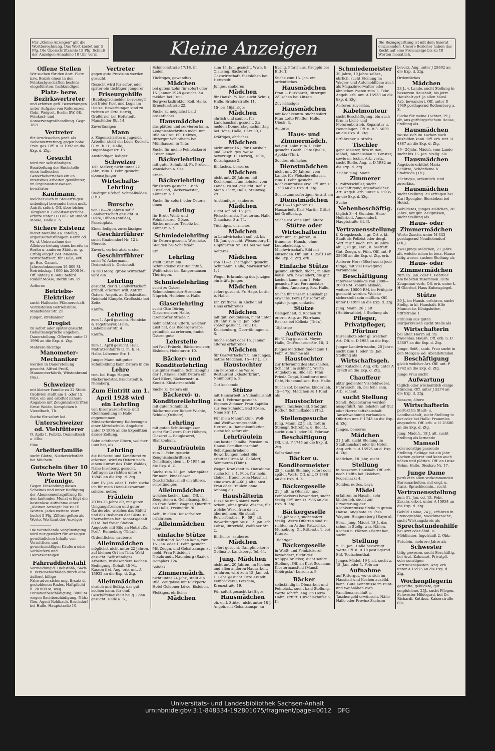Für „Kleine Anzeigen" gilt die Wortberechnung. Das Wort kostet nur 5 Pfg. Die Überschriftszeile 15 Pfg. Schluß der Anzeigen-Annahme 10 Uhr vorm.
Kleine Anzeigen
Die Bezugsquittung ist mit dem Inserat einzusenden. Unsere Bezieher haben das Recht auf eine Freianzeige bis zu 10 Worten monatlich.
Offene Stellen
Wir suchen für den dort. Platz bzw. Bezirk einen in den Feinkostgeschäften bestens eingeführten, fachkundigen
Platz- bezw. Bezirksvertreter
und erbitten gefl. Bewerbungen unter Aufgabe von Referenzen. Gebr. Weigert, Berlin SW. 68, Feinkost- und Konservengroßhandlung. Gegr. 1871.
Vertreter
für Drucksachen (evtl. als Nebenvertretung) gegen hohe Prov. ges. Off. u. D 1992 an die Exp. d. Ztg.
Gesucht
wird zur selbständigen Bearbeitung der Buchstelle eines halleschen Gewerbebetriebes ein an intensives Arbeiten gewöhnter, im Organisationswesen bewährter
Kaufmann,
welcher auch in Steuerfragen unbedingt bewandert sein muß. Antritt sofort. Off. über bisher. Tätigkeit u. Gehaltsansprüche erbitte unter H D 867 an Rudolf Mosse, Halle a. S.
Sichere Existenz
bietet Metallw.-Fa. intellig., organisationsfähigem Herrn od. Fa. d. Uebernahme der Alleinvertretung eines bereits in Berlin u. anderen Städt. m. g. Erfolg eingef. pat. Massen-Wirtschaftsart. für Halle, evtl. gr. Bez. Garant. Jahreseinkommen 15 000 M. Betriebskap. 1000 bis 2000 M. Off. unter J B 3485 beförd. Rudolf Mosse, Berlin SW. 19.
Aelteren
Betriebs-Elektriker
sucht Hallesche Pfännerschaft. Vorzustellen Betriebsbüro, Mansfelder Str. 21
Junger, strebsamer
Drogist
zu sofort oder später gesucht. Gehaltsansprüche angeben. Dauerstellung. Offerten unter D 1996 an die Exp. d. Ztg.
Mehrere tüchtige
Manometer-Mechaniker
werden in Dauerstellung gesucht. Alfred Preiß, Manometerfabrik, Wüstenbrand (Sa.).
Schweizer
mit kleiner Familie zu 32 Stück Großvieh stellt am 1. oder 15. Febr. ein und erbittet nähere Angaben mit Zeugnisabschriften Ernst Weide, Kerspleben b. Vieselbach, Th.
Suche für sofort led.
Unterschweizer od. Viehfütterer
O. Apitz I, Polbitz, Dommitzsch a. Elbe.
Eine
Arbeiterfamilie
sucht Glotze, Niedereichstädt bei Mücheln.
Gutschein über 10 Worte Wert 50 Pfennige.
Gegen Einsendung dieses Scheines und unter Beifügung der Abonnementsquittung für den laufenden Monat erfolgt die kostenlose Aufnahme einer „Kleinen Anzeige" bis zu 10 Worten. Jedes weitere Wort kostet 5 Pfg. Ziffern gelten als Worte. Wortlaut der Anzeige: ____________
Die vorstehende Vergünstigung wird nur gewährt für Anzeigen gewöhnlichen Inhalts von Vermittlern und gewerbsmäßigen Käufern oder Verkäufern und Heiratsanzeigen.
Fahrraddiebstahl
Vermeidung d. Diebstahl-, Sach- u. Personenschäden durch eine äußerst billige Fahrradversicherung. Ersatz d. gestohlenen Rades, Haftpflicht b. 20 000 M, weg. Personenbeschädigung, 3000 M wegen Sachbeschädigung. Näh.: Gen.-Agent Kohlbach, Bruckdorf bei Halle, Hauptstraße 10.
Vertreter
gegen gute Provision werden gesucht.
Gesucht wird für sofort oder später ein tüchtiger, jüngerer
Friseurgehilfe
(Bubikopfschneider bevorzugt), bei freier Kost und Logis im Hause. Bewerbungen sind zu richten an Otto Hartig, Großörner bei Hettstedt, Mansfelder Str. 14.
Zuverlässigen
Mann
z. Sägenschärfen u. jugendl. Arbeiter stellt ein Louis Kuckelt, G. m. b. H., Halle, Bugenhagenstr. 13.
Anständiger, lediger
Schweizer
Toll. Melker, nicht unter 22 Jahr., zum 1. Febr. gesucht; ebenso junger
Wirtschafts-Lehrling
Stadtgut Röthof, Schmalkalden (Th.).
Bursche
von 18—20 Jahren sof. f. Landwirtschaft gesucht. R. Holte, Düben (Mulde), Paradeplatz.
Einen ledigen, zuverlässigen
Geschirrführer
sucht Knabendorf Nr. 12 b. Merseb.
Zuverl., verheiratet. ersten
Geschirrführer
sucht W. Ackermann, Dederstedt b. Gerbstedt.
In 180 Morg. große Wirtschaft wird ein
Lehrling
gesucht, der d. Landwirtschaft gründl. erlernen will. Antritt Ostern. Angeb. an Gutsbesitzer Reinhold Kämpfe, Großosida bei Zeitz.
Kaufm.
Lehrling
zum 1. April gesucht. Heinicke & Tegetmeyer, Halle, Liebenauer Str. 4.
Kaufm.
Lehrling
zum 1. April gesucht. Hall. Matratzenfabrik G. m. b. H., Halle, Lützener Str. 1.
Junger Mann mit guter Schulbildung kann Ostern in die
Lehre
tret. bei Hugo Hagen, Bäckermeister, Brachstedt b. Niemberg.
Zum Eintritt am 1. April 1928 wird ein Lehrling
von Eisenwaren-Groß- und Kleinhandlung in Halle angenommen. Mindestforderung Reifezeugnis einer Mittelschule. Angebote unter D 1995 an die Expedition dieser Zeitung.
Sohn achtbarer Eltern, welcher Lust hat, als
Lehrling
die Bäckerei und Konditorei zu erlernen, wird zu Ostern nach einem Kurort des Thür. Waldes, Nähe Inselberg, gesucht. Anfragen zu richten unter A 15945 an die Exp. d. Ztg.
Zum 15. Jan. oder 1. Febr. suche ich für mein Hotel-Restaurant solides, nettes
Fräulein
20 bis 25 Jahre alt, mit guten Umgangsformen und guter Garderobe, welches das Büfett und das Bedienen der Gäste zu übernehmen hat. Monatsgehalt 80 M. bei freier Station. Angebote mit Bild an Hotel „Zur Post", Ronneburg (Thür.).
Ordentliches, sauberes
Alleinmädchen
möglichst nicht unter 22 Jahren, auf kleinen Ort im Thür. Wald gesucht. Selbständiges Arbeiten, insbesondere Kochen Bedingung. Gehalt 45 M., Kassen frei. Ang. erb. unt. A 15932 an die Exp. d. Ztg.
Alleinmädchen
ehrlich und fleißig, das gut kochen kann, für einf. Geschäftshaushalt bei g. Lohn gesucht. Halle a. S., Schmeerstraße 17/18, im Laden.
Tüchtiges, gewandtes
Mädchen
bei gutem Lohn für sofort oder 15. Januar 1928 gesucht. Zu melden bei Frau Bergwerksdirektor Keil, Halle, Ernestusstraße 22.
Suche zu möglichst bald ordentliches
Hausmädchen
das plätten und servieren kann. Zeugnisabschriften mögl. mit Bild an Frau Elli Helwes, Rittergut Schlotheim bei Mühlhausen in Thür.
Suche für meine Feinbäckerei Ostern einen
Bäckerlehrling
mit guter Schulbild. Fr. Pretsch, Wansleben a. See.
Einen
Bäckerlehrling
für Ostern gesucht. Erich Osterland, Bäckermeister, Könnern a. S.
Suche für sofort, oder Ostern einen
Lehrling
für Brot-, Weiß- und Feinbäckerei. Götze, Bäckermeister, Trebitz bei Könnern a. S.
Schmiedelehrling
für Ostern gesucht. Wernicke, Steuden bei Schafstädt.
Ein
Lehrling
stellt Ostern ein Schmiedemeister Rauchfuß, Wolferstedt bei Sangerhausen Thüringen.
Schmiedelehrling
sucht zu Ostern Schmiedemeister Hermann Nüprich, Holleben b. Halle.
Glaserlehrling
sucht Otto Döring, Glasermeister, Halle, Osendorfer Straße 7.
Sohn achtbar. Eltern, welcher Lust hat, das Bädergewerbe gründlich zu erlernen, findet Ostern gute
Lehrstelle
bei Paul Fränzki, Bäckermeister, Eisleben, Hohetorstr. 10.
Bäcker- und Konditorlehrling
aus guter Familie, Schulzeugnis der 1. Klasse, stellt Ostern ein Karl Eilert, Bäckermstr. u. Kondit. Klostermansfeld.
Suche zu Ostern ein.
Bäckerei- u. Konditoreilehrling
mit guter Schulbild. Bäckermeister Robert Wiehle, Schielo (Ostharz).
Lehrling
mit guten Schulzeugnissen sucht für Ostern Curt Höhgen, Glaserei — Bauglaserei, Blankenhain.
Bureaufräulein
zum 1. Febr. gesucht. Zeugnisabschriften u. Gehaltsangaben u. D 1994 an die Exp. d. Z.
Suche zum 15. Jan. oder später für mein. kinderlosen Geschäftshaushalt ein älteres, selbständiges
Alleinmädchen
welches kochen kann. Off. m. Zeugnissen u. Gehaltsansprüch. an Frau Selma Wagner, Querfurt bei Halle, Freimarkt 70.
Aelt., in allen Hausarbeiten erfahrenes
Alleinmädchen
oder
einfache Stütze
b. selbständ. kochen kann, zum 15. Jan. oder 1. Febr. gesucht. Mit Zeugn. und Gehaltsanspr. zu meld. Frau Präsident Netzbrandt, Naumburg (Saale), Domplatz 12a.
Solides
Zimmermädch.
nicht unter 24 Jahr., stellt ein. Bild, Zeugnisse mit Rückporto Hotel Goldener Löwe, Eisleben.
Fleißiges, ehrliches
Mädchen
zum 15. Jan. gesucht. Wwe. E. Clausing, Bäckerei u. Gastwirtschaft, Siersleben bei Hettstedt.
Junges, sauberes
Mädchen
für Haush. ¾ Tag. sucht Schulz, Halle, Brüderstraße 11.
15- bis 16jähriges
Mädchen
ehrlich und sauber, für Landhaushalt gesucht. Zu melden Donnerstagnachmittag bei Höne, Halle, Harz 50, I.
Kräftiges, ehrliches
Mädchen
nicht unter 16 J. für Haushalt und Gesch. ges. Waise bevorzugt. H. Herwig, Halle, Kutschgasse 2.
Einfaches, besseres
Mädchen
nicht unt. 20 Jahren, mit Kochkennin., am liebsten vom Lande, zu sof. gesucht. Ref. z. Mann. Platz, Halle, Steinweg 29.
Anständiges, sauberes
Mädchen
sucht sof. od. 15. Jan. Fleischermstr. Praetorius, Halle, Glauchaer Str. 74.
Tüchtiges, ehrliches
Mädchen
in Landwirtschaft sof. od. bis 15. Jan. gesucht. Wiesenburg II, Hopfgarten Nr. 101 bei Weimar.
Aelteres
Mädchen
von 11—3 Uhr täglich gesucht. Schumann, Halle, Marienstraße 1, I.
Wegen Erkrankung des jetzigen ein kräft. junges
Mädchen
sofort gesucht. Fr. Hage, Lettin b. Halle.
Ein kräftiges, in Küche und Haus erfahrenes
Mädchen
mit gut. Zeugnissen, nicht unter 20 Jahr. zum 15. Jan. oder später gesucht. Frau Dr. Knickenberg, Oberröblingen a. S.
Suche sofort oder 15. Januar älteres erfahrenes
Mädchen
für Gastwirtschaft u. ein junges, nettes Mädchen, 15—17 J., als
Haustochter
am liebsten eine Waise. Restaurant „Klosterbräu", Naumburg a. S.
Gut kochende
Stütze
mit Hausarbeit in Villenhaushalt zum 1. Februar gesucht. Eigenes Zimmer. Frau Kapitän zur See Schmidt, Bad Kösen, Neue Str. 17.
Für mein Manufaktur-, Woll- und Weißwarengeschäft, Herren- u. Damenkonfektion suche ich sofort ein
Lehrfräulein
aus bester Familie. Pension im Hause. Familienanschluß. Selbstgeschriebene Bewerbungen nebst Bild erbittet Firma M. Gaßdorf, Sömmerda (Thür.).
Wegen Krankheit m. Hausdame suche ich z. 1. Febr. für mein. kleinen, frauenlosen Haushalt eine etwa 40—60 J. alte, anst. Frau oder Fräulein ohne Anhang als
Haushälterin
Dieselbe muß sämtl. vork. Arbeit., ohne große Wäsche, für welche Waschfrau da ist, übernehmen. Bin staatl. Revierförster i. R., 69 J. alt. Bewerbungen bis z. 12. Jan. erb. Lohse, Bitterfeld, Wolfener Str. 2.
Ehrliches, sauberes
Mädchen
sofort gesucht. Dampfmolkerei Gollma b. Landsberg. Tel. 64.
Jung. Mädchen
nicht unt. 20 Jahren, im Kochen und allen anderen Hausarbeit. erfahren, wird zum 15. Jan. od. 1. Febr. gesucht. Otto Arendt, Feinbäckerei, Potsdam, Kreuzstraße 19.
Für sofort gesucht kräftiges
Hausmädchen
ob. einf. Stütze, nicht unter 18 J. Angeb. mit Gehaltsanspr. an Evang. Pfarrhaus, Greppin bei Bitterf.
Suche zum 15. Jan. ein ordentliches
Hausmädchen
Frau L. Burkhardt, Rittergut Zöllschen bei Lützen.
Zuverlässiges
Hausmädchen
mit Kochkenntn. sucht sofort Frau Lotte Pfeiffer, Halle, Uiestr. 3.
Aelteres
Haus- und Zimmermädch.
bei gut. Lohn zum 1. Febr. gesucht. Gasth. Gute Quelle, Apolda (Thr.).
Solides, einfaches
Dienstmädchen
nicht unt. 20 Jahren, vom Lande, für Fleischereihaush. zum 1. Febr. gesucht. Kochkenntnisse erw. Off. unt. P 1738 an die Exp. d. Ztg.
Suche zum sofortigen Antritt ein
Dienstmädchen
von 15—16 Jahren zu Hausarbeit. Karl Martin, Gittel bei Großbalzig.
Suche sof. eine einf., ältere
Stütze oder Wirtschafterin
nicht unt. 25 Jahren, in frauenlos. Haush., ohne Leutebeköstig. u. Milchwirtschaft. Bild mit einsenden. Off. unt. U 25613 an die Exp. d. Ztg. erb.
Einfache Stütze
gesund, ehrlich, tücht., in allen häusl. Arb. bewandert, die gut kochen kann, zum 1. Febr. gesucht. Frau Forstmeister Emilius, Annaburg, Bez. Halle.
Suche für unsern Haushalt (3 erwachs. Pers.) für sofort ob. später junge, einfache
Stütze
Gelegenheit, d. Kochen zu erlern. Ang. an Pfarrhaus Bachra bei Kölleda (Thür.).
15jährige
Aufwärterin
für ¾ Tag gesucht. Meyer, Halle, Gr.-Wucherer-Str. 10, II
Junges Mädchen findet zum 1. Febr. Aufnahme als
Haustochter
zur Erlernung des Haushaltes. Schlicht um schlicht. Werte Angebote m. Bild erb. Frau Frieda Coppi, Konditorei und Café, Hohenmölsen, Bez. Halle.
Suche sof. besseres, kinderlieb. 15—17jg. Mädchen zu 1 Kind als
Haustochter
gegen Taschengeld. Stadtgut Röthof, Schmalkalden (Th.).
Stellengesuche
Jung. Mann, 22 J. alt, flott in Stenogr. Schreibm. u. Buchf., sucht zum 1. oder 15. Februar
Beschäftigung
Off. unt. P 1745 an die Exp. d. Ztg.
Selbständiger
Bäcker u. Konditormeister
25 J., sucht Stellung sofort oder später. Werte Off. unt. D 1988 an die Exp. d. Z.
Bäckergeselle
21 J. alt, in Ofenarb. und Feinbäckerei bewandert, sucht Stellg. Off. unt. D 1986 an die Exp. d. Ztg.
Bäckergeselle
17½ Jahre alt, sucht sofort Stellg. Werte Offerten sind zu richten an Arthur Patzschke, Merseburg, Gr. Ritterstr. 1, bei Krause.
Tüchtiger
Bäckergeselle
in Weiß- und Feinbäckerei bewandert, tüchtiger Knüppelbrücker, sucht sofort Stellung. Off. an Kurt Seemann, Klostermansfeld (Mansf. Gebirgskr.) Luisenstr. 9.
Bäcker
selbständig in Ofenarbeit und Feinbäck., sucht bald Stellung. Werte schrift. Ang. an Herm. Hahn, Erfurt, Hirschlachufer 5, II.
Schmiedemeister
35 Jahre, 10 Jahre selbst., ehrlich, sucht Stellung im Wagen- und Automobilbau; auch als Magazinverwalter oder ähnlichen Posten zum 1. Febr. Angeb. erb. unt. A 15933 an die Exp. d. Ztg.
Aelterer, zuverläss.
Kabelmonteur
sucht Beschäftigung, bin auch firm in Licht- und Motorenbetrieb. Reparatur u. Neuanlagen. Off. u. B 3. 5039 an die Exp. d. Ztg.
Erfahrener u. strebs.
Tischler
gepr. Meister, firm in Bau, Möbel, Innenausbau u. Fenster, sowie m. techn. Arb. vertr., sucht Stelle. Ang. u. D 1982 an die Exp. d. Ztg.
22jähr. jung. Mann
Zimmerer
I. Polizeischüler, sucht Beschäftigung irgendwelcher Art. Angeb. erb. unter A 15935 an die Exp. d. Ztg.
Suche
Nebenbeschäftig.
täglich 3—4 Stunden, Haus-Hofarbeit. Ammendorf, Hauptstraße 34, II.
Vertrauensstellung
f. Kriegsbesch. i. gr. Ort o. kl. Stadt als Polizist oder dergl. Verf. mir f. nach. Bin 30 Jahre alt, 1,70 gr., ehrl., u. bestraft. Gut. Zeugn. u. Führ. Off. unt. P 25608 an die Exp. d. Ztg. erb.
Aelterer Herr (50er) sucht jede tätige, mit viel Bewegung verbundene
Beschäftigung
Interesseneinlage von 2000—3000 RM. könnte alsbald, weitere 10000 RM. im Frühjahr gemacht werden. Welche sicherstellt sein müßten. Off. unter D 1999 an die Exp. d. Ztg.
Jung. Mann, 26 J. alt (Halbinvalide), f. Stellung als
Pfleger, Privatpfleger, Pförtner
Bureaubote oder gl. welcher Art. Off. u. D 1955 an die Exp.
Junger Landwirtssohn, 20 Jahre, sucht zum 1. oder 15. Jan. Stellung als
Wirtschaftsgeh.
oder Kutscher. Ang. erb. unter A 15920 an die Exp. d. Ztg.
Chauffeur
aktiv gedienter Vizefeldwebel, Führersch. 3b, bei fehl. sein. Arb. scheut,
sucht Stellung
Sämtl. Reparaturen werden ausgeführt. Am liebsten auf Gut oder Herrschaftshaushalt. Tauschwohnung vorhanden. Offerten unt. P 1743 an die Exp. d. Ztg.
Junges, besseres
Mädchen
21 J. alt, sucht Stellung im Stadthaushalt oder im Hotel. Ang. erb. u. A 15926 an d. Exp. d. Ztg.
Mädchen, 18 Jahr, sucht
Stellung
in besserem Haushalt. Off. erb. nach Helfta bei Eisleben, Federmarkt 4.
Solides, nettes, bayr.
Mädel
erfahren im Haush., sehr kinderlieb, sucht zur Erweiterung der Kochkenntnisse Stelle in gutem Hause. Angebote an Thea Wagner, Hengersberg (Bayern).
Bess., jung. Mädel, 18 J., das schon in Stellg. war, Nähen, Kochen u. Plätten erlernt hat, sucht
Stellung
z. 15. Jan., Halle bevorzugt. Werte Off. u. B 10 postlagernd Bhf. Teutschenthal.
Junges Mädel, 19 J. alt, sucht z. 15. Jan. oder 1. Februar
Aufnahme
auf Rittergut, wo es sich im Haushalt und Kochen ausbild. kann. Gute Kenntnisse im Bunt- und Weißnähen vorh. Familienanschluß u. Taschengeld erwünscht. Nähe Halle oder Provinz Sachsen bevorz. Ang. unter J 25602 an die Exp. d. Ztg.
Ordentliches
Mädchen
23 J., v. Lande, sucht Stellung in besserem Haushalt, bis jetzt. Haushalt gef. Ja allen häusl. Arb. bewandert. Off. unter D 1939 postlagernd Rothenburg a. S.
Suche für meine Tochter, 19 J. alt, aus gutbürgerlichem Hause, Stellung als
Hausmädchen
wo sie sich im Kochen noch ausbilden kann. Off. erb. unt. B 4887 an die Exp. d. Ztg.
19—20jähr. Mädch. vom Lande sucht bis 15. Jan. Stellg. als
Hausmädchen
Angebote erbittet Maria Schütze, Schönfleina b. Stadtroda (Th.).
Tüchtiges, ordentlich. und zuverläss.
Hausmädchen
sucht Stellung. Zu erfragen bei Karl Spengler, Siersleben bei Hettst.
Gebildetes, junges Mädchen, 20 Jahre, mit gut. Zeugnissen, sucht Stellung als
Haus- oder Zimmermädchen
Werte Zuschr. unter M 333 postlagernd Neudietendorf (Th.).
Zwei junge Mädchen, 21 Jahre alt, welche schon in bess. Hause tätig waren, suchen Stellung als
Haus- oder Zimmermädchen
zum 15. Jan. oder 1. Februar. Am liebsten zusammen. Gute Zeugnisse vorh. Off. erb. unter L H Oberhof, Haus Eulenspiegel.
Stütze
30 J., im Haush. erfahren, sucht Stellg. in kl. Haushalt. Elfe Munnecke, Königslutter, Stiftstraße 1.
Fräulein aus guten Bürgerkreisen sucht Stelle als
Wirtschafterin
bei älter. Herrn od. im frauenlos. Haush. Off. erb. u. D 25607 an die Exp. d. Ztg.
Junge, fleiß., saub. Frau sucht in den Morgen- od. Abendstunden
Beschäftigung
gleich welcher Art. Off. unt. P 1742 an die Exp. d. Ztg.
Junge Frau sucht
Aufwartung
täglich oder wöchentlich einige Stunden. Off. unter J 5274 an die Exp. d. Ztg.
Bessere, ältere
Wirtschafterin
perfekt im Stadt- u. Landhaushalt, sucht Stellung in der oder bei Halle. Frauenlos angenehm. Off. erb. u. U 25606 an die Exp. d. Ztg.
Jung. Mädch., 18 J. alt, sucht Stellung als lernende
Mamsell
oder sonstige passende Stellung. Selbige hat ein Jahr Kochen gelernt und kann auch nähen und plätten. Off. an Luise Behm, Halle, Dieskau Nr. 17.
Junge Dame
perfekt in allen vorkommenden Bureauarbeiten, mit engl. u. franz. Sprachkennin., sucht
Vertrauensstellung
zum 31. Jan. od. 15. Febr. Zuschr. erbet. unter A 15934 an die Exp. d. Ztg.
Gebild. Dame, 24 J., erfahren in Stenographie, Maschinenschr., sucht Wirkungskreis als
Sprechstundenhilfe
bei Arzt oder ähnl. H. Möhlhauer, Ingolstadt 2, Obb.
Fräulein, mehrere Jahre als
Schwester
tätig gewesen, sucht Beschäftig. bei Arzt, Zahnarzt, Privatpfl. oder sonstigen Vertrauensposten. Ang. erb. unter A 15925 an die Exp. d. Ztg.
Wochenpflegerin
geprüfte, gebildete, gut empfohlene, 25J., sucht Pflegen. Schwester Hildegard, bei Dr. Richardi, Kottbus, Kaiserstraße 69a.
Universitäts- und Landesbibliothek Sachsen-Anhalt
urn:nbn:de:gbv:3:1-848334-192801075/fragment/page=0012 DFG